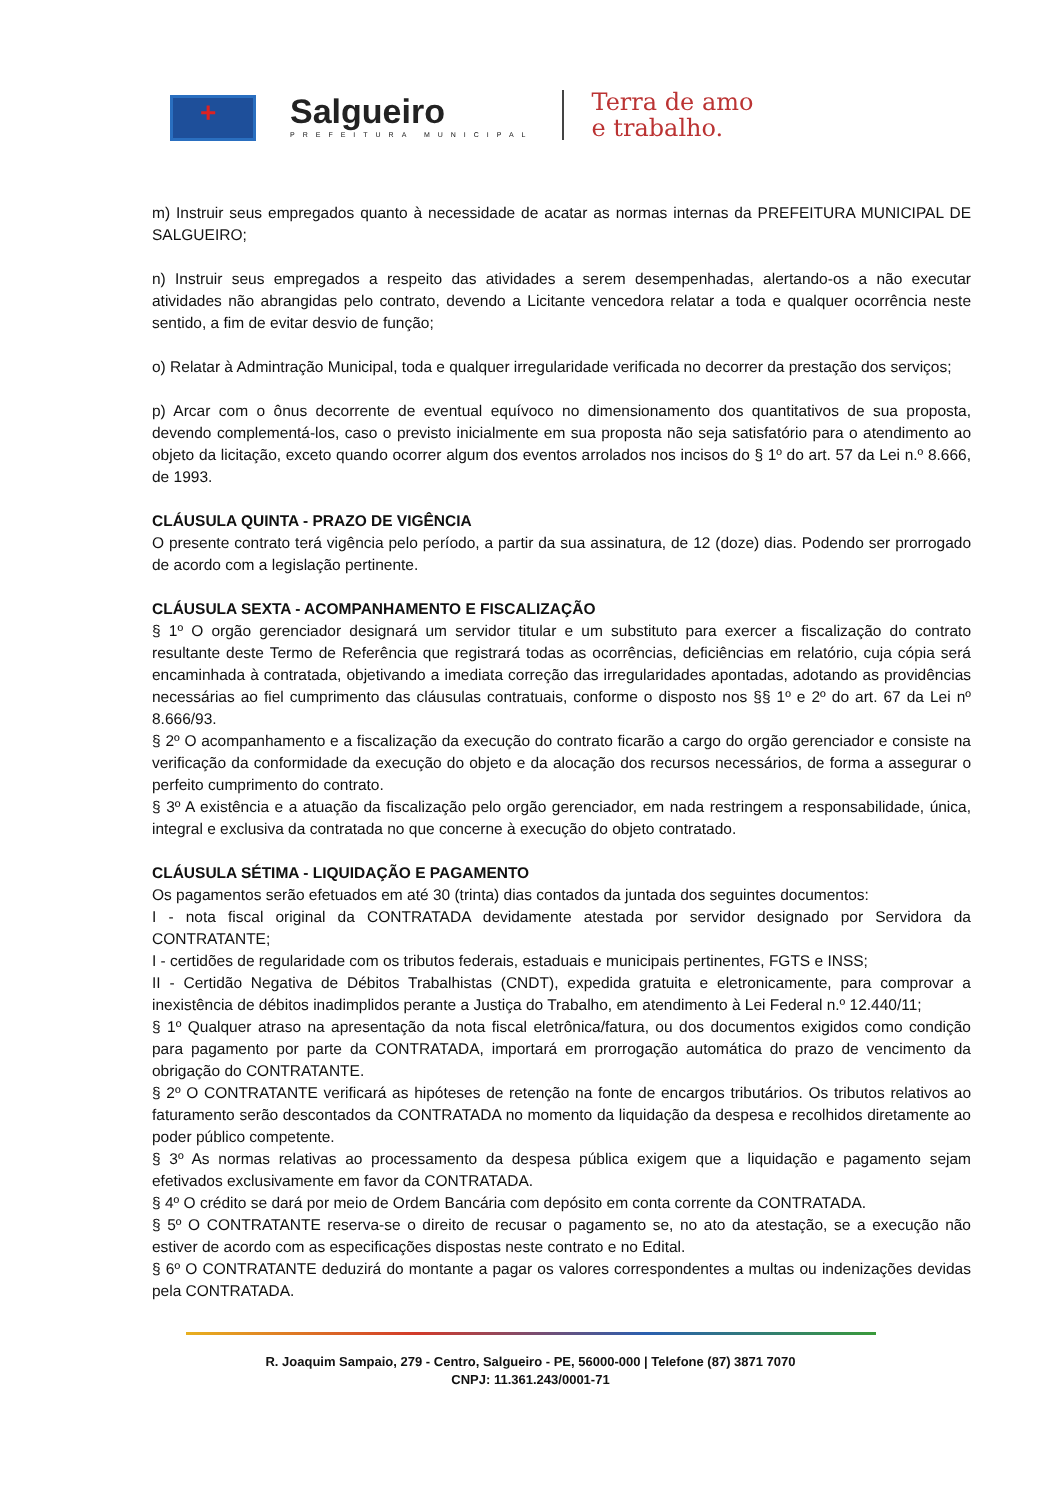+
Salgueiro
PREFEITURA MUNICIPAL
Terra de amo
e trabalho.
m) Instruir seus empregados quanto à necessidade de acatar as normas internas da PREFEITURA MUNICIPAL DE SALGUEIRO;
n) Instruir seus empregados a respeito das atividades a serem desempenhadas, alertando-os a não executar atividades não abrangidas pelo contrato, devendo a Licitante vencedora relatar a toda e qualquer ocorrência neste sentido, a fim de evitar desvio de função;
o) Relatar à Admintração Municipal, toda e qualquer irregularidade verificada no decorrer da prestação dos serviços;
p) Arcar com o ônus decorrente de eventual equívoco no dimensionamento dos quantitativos de sua proposta, devendo complementá-los, caso o previsto inicialmente em sua proposta não seja satisfatório para o atendimento ao objeto da licitação, exceto quando ocorrer algum dos eventos arrolados nos incisos do § 1º do art. 57 da Lei n.º 8.666, de 1993.
CLÁUSULA QUINTA - PRAZO DE VIGÊNCIA
O presente contrato terá vigência pelo período, a partir da sua assinatura, de 12 (doze) dias. Podendo ser prorrogado de acordo com a legislação pertinente.
CLÁUSULA SEXTA - ACOMPANHAMENTO E FISCALIZAÇÃO
§ 1º O orgão gerenciador designará um servidor titular e um substituto para exercer a fiscalização do contrato resultante deste Termo de Referência que registrará todas as ocorrências, deficiências em relatório, cuja cópia será encaminhada à contratada, objetivando a imediata correção das irregularidades apontadas, adotando as providências necessárias ao fiel cumprimento das cláusulas contratuais, conforme o disposto nos §§ 1º e 2º do art. 67 da Lei nº 8.666/93.
§ 2º O acompanhamento e a fiscalização da execução do contrato ficarão a cargo do orgão gerenciador e consiste na verificação da conformidade da execução do objeto e da alocação dos recursos necessários, de forma a assegurar o perfeito cumprimento do contrato.
§ 3º A existência e a atuação da fiscalização pelo orgão gerenciador, em nada restringem a responsabilidade, única, integral e exclusiva da contratada no que concerne à execução do objeto contratado.
CLÁUSULA SÉTIMA - LIQUIDAÇÃO E PAGAMENTO
Os pagamentos serão efetuados em até 30 (trinta) dias contados da juntada dos seguintes documentos:
I - nota fiscal original da CONTRATADA devidamente atestada por servidor designado por Servidora da CONTRATANTE;
I - certidões de regularidade com os tributos federais, estaduais e municipais pertinentes, FGTS e INSS;
II - Certidão Negativa de Débitos Trabalhistas (CNDT), expedida gratuita e eletronicamente, para comprovar a inexistência de débitos inadimplidos perante a Justiça do Trabalho, em atendimento à Lei Federal n.º 12.440/11;
§ 1º Qualquer atraso na apresentação da nota fiscal eletrônica/fatura, ou dos documentos exigidos como condição para pagamento por parte da CONTRATADA, importará em prorrogação automática do prazo de vencimento da obrigação do CONTRATANTE.
§ 2º O CONTRATANTE verificará as hipóteses de retenção na fonte de encargos tributários. Os tributos relativos ao faturamento serão descontados da CONTRATADA no momento da liquidação da despesa e recolhidos diretamente ao poder público competente.
§ 3º As normas relativas ao processamento da despesa pública exigem que a liquidação e pagamento sejam efetivados exclusivamente em favor da CONTRATADA.
§ 4º O crédito se dará por meio de Ordem Bancária com depósito em conta corrente da CONTRATADA.
§ 5º O CONTRATANTE reserva-se o direito de recusar o pagamento se, no ato da atestação, se a execução não estiver de acordo com as especificações dispostas neste contrato e no Edital.
§ 6º O CONTRATANTE deduzirá do montante a pagar os valores correspondentes a multas ou indenizações devidas pela CONTRATADA.
R. Joaquim Sampaio, 279 - Centro, Salgueiro - PE, 56000-000 | Telefone (87) 3871 7070
CNPJ: 11.361.243/0001-71